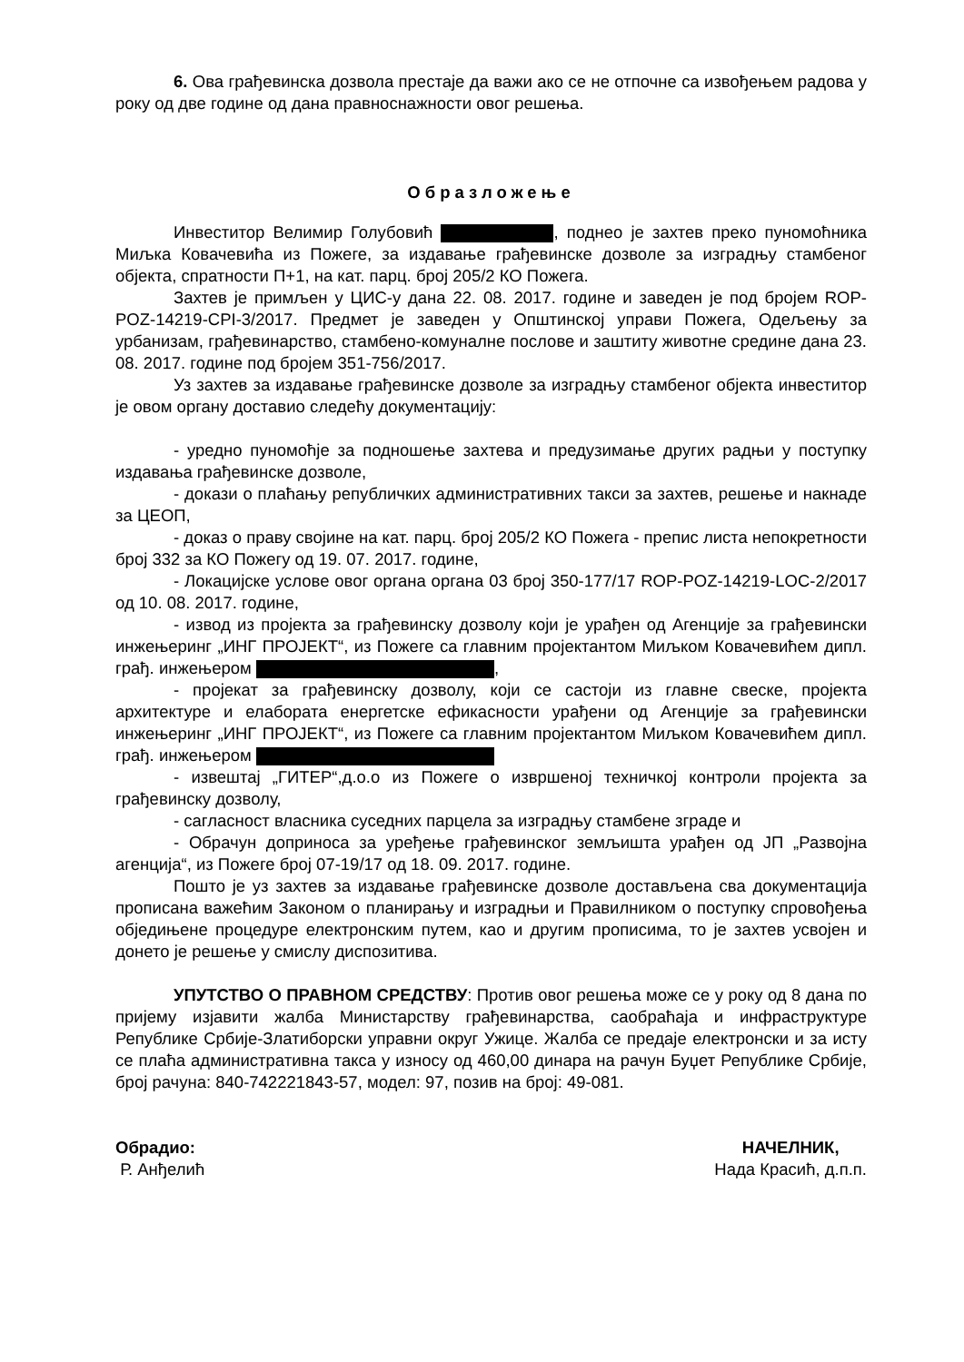6. Ова грађевинска дозвола престаје да важи ако се не отпочне са извођењем радова у року од две године од дана правноснажности овог решења.
Образложење
Инвеститор Велимир Голубовић , поднео је захтев преко пуномоћника Миљка Ковачевића из Пожеге, за издавање грађевинске дозволе за изградњу стамбеног објекта, спратности П+1, на кат. парц. број 205/2 КО Пожега.
Захтев је примљен у ЦИС-у дана 22. 08. 2017. године и заведен је под бројем ROP-POZ-14219-CPI-3/2017. Предмет је заведен у Општинској управи Пожега, Одељењу за урбанизам, грађевинарство, стамбено-комуналне послове и заштиту животне средине дана 23. 08. 2017. године под бројем 351-756/2017.
Уз захтев за издавање грађевинске дозволе за изградњу стамбеног објекта инвеститор је овом органу доставио следећу документацију:
- уредно пуномоћје за подношење захтева и предузимање других радњи у поступку издавања грађевинске дозволе,
- докази о плаћању републичких административних такси за захтев, решење и накнаде за ЦЕОП,
- доказ о праву својине на кат. парц. број 205/2 КО Пожега - препис листа непокретности број 332 за КО Пожегу од 19. 07. 2017. године,
- Локацијске услове овог органа органа 03 број 350-177/17 ROP-POZ-14219-LOC-2/2017 од 10. 08. 2017. године,
- извод из пројекта за грађевинску дозволу који је урађен од Агенције за грађевински инжењеринг „ИНГ ПРОЈЕКТ“, из Пожеге са главним пројектантом Миљком Ковачевићем дипл. грађ. инжењером ,
- пројекат за грађевинску дозволу, који се састоји из главне свеске, пројекта архитектуре и елабората енергетске ефикасности урађени од Агенције за грађевински инжењеринг „ИНГ ПРОЈЕКТ“, из Пожеге са главним пројектантом Миљком Ковачевићем дипл. грађ. инжењером
- извештај „ГИТЕР“,д.о.о из Пожеге о извршеној техничкој контроли пројекта за грађевинску дозволу,
- сагласност власника суседних парцела за изградњу стамбене зграде и
- Обрачун доприноса за уређење грађевинског земљишта урађен од ЈП „Развојна агенција“, из Пожеге број 07-19/17 од 18. 09. 2017. године.
Пошто је уз захтев за издавање грађевинске дозволе достављена сва документација прописана важећим Законом о планирању и изградњи и Правилником о поступку спровођења обједињене процедуре електронским путем, као и другим прописима, то је захтев усвојен и донето је решење у смислу диспозитива.
УПУТСТВО О ПРАВНОМ СРЕДСТВУ: Против овог решења може се у року од 8 дана по пријему изјавити жалба Министарству грађевинарства, саобраћаја и инфраструктуре Републике Србије-Златиборски управни округ Ужице. Жалба се предаје електронски и за исту се плаћа административна такса у износу од 460,00 динара на рачун Буџет Републике Србије, број рачуна: 840-742221843-57, модел: 97, позив на број: 49-081.
Обрадио:
Р. Анђелић
НАЧЕЛНИК,
Нада Красић, д.п.п.